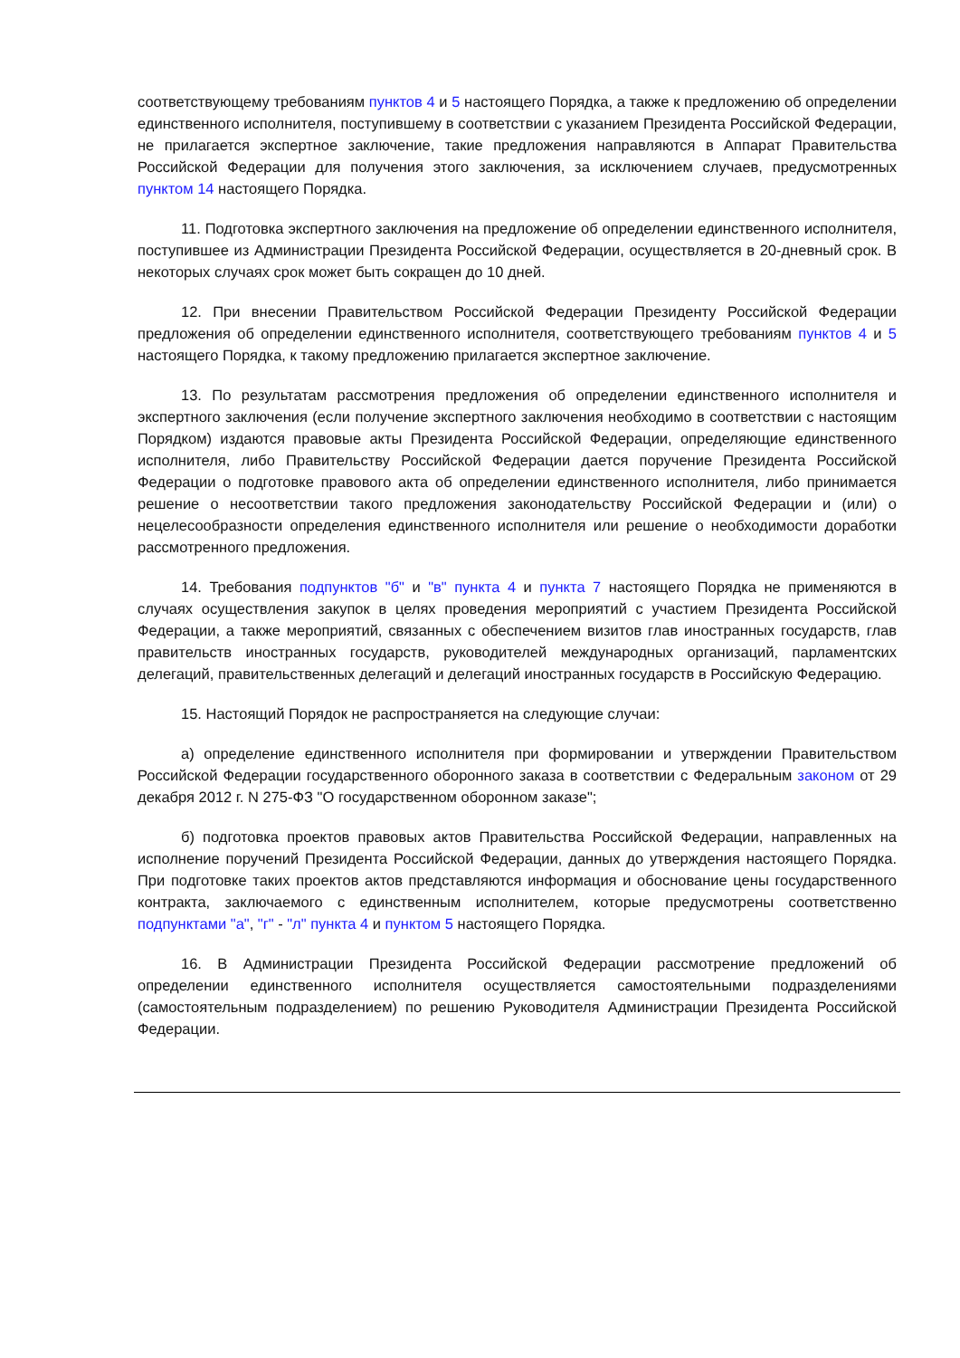соответствующему требованиям пунктов 4 и 5 настоящего Порядка, а также к предложению об определении единственного исполнителя, поступившему в соответствии с указанием Президента Российской Федерации, не прилагается экспертное заключение, такие предложения направляются в Аппарат Правительства Российской Федерации для получения этого заключения, за исключением случаев, предусмотренных пунктом 14 настоящего Порядка.
11. Подготовка экспертного заключения на предложение об определении единственного исполнителя, поступившее из Администрации Президента Российской Федерации, осуществляется в 20-дневный срок. В некоторых случаях срок может быть сокращен до 10 дней.
12. При внесении Правительством Российской Федерации Президенту Российской Федерации предложения об определении единственного исполнителя, соответствующего требованиям пунктов 4 и 5 настоящего Порядка, к такому предложению прилагается экспертное заключение.
13. По результатам рассмотрения предложения об определении единственного исполнителя и экспертного заключения (если получение экспертного заключения необходимо в соответствии с настоящим Порядком) издаются правовые акты Президента Российской Федерации, определяющие единственного исполнителя, либо Правительству Российской Федерации дается поручение Президента Российской Федерации о подготовке правового акта об определении единственного исполнителя, либо принимается решение о несоответствии такого предложения законодательству Российской Федерации и (или) о нецелесообразности определения единственного исполнителя или решение о необходимости доработки рассмотренного предложения.
14. Требования подпунктов "б" и "в" пункта 4 и пункта 7 настоящего Порядка не применяются в случаях осуществления закупок в целях проведения мероприятий с участием Президента Российской Федерации, а также мероприятий, связанных с обеспечением визитов глав иностранных государств, глав правительств иностранных государств, руководителей международных организаций, парламентских делегаций, правительственных делегаций и делегаций иностранных государств в Российскую Федерацию.
15. Настоящий Порядок не распространяется на следующие случаи:
а) определение единственного исполнителя при формировании и утверждении Правительством Российской Федерации государственного оборонного заказа в соответствии с Федеральным законом от 29 декабря 2012 г. N 275-ФЗ "О государственном оборонном заказе";
б) подготовка проектов правовых актов Правительства Российской Федерации, направленных на исполнение поручений Президента Российской Федерации, данных до утверждения настоящего Порядка. При подготовке таких проектов актов представляются информация и обоснование цены государственного контракта, заключаемого с единственным исполнителем, которые предусмотрены соответственно подпунктами "а", "г" - "л" пункта 4 и пунктом 5 настоящего Порядка.
16. В Администрации Президента Российской Федерации рассмотрение предложений об определении единственного исполнителя осуществляется самостоятельными подразделениями (самостоятельным подразделением) по решению Руководителя Администрации Президента Российской Федерации.